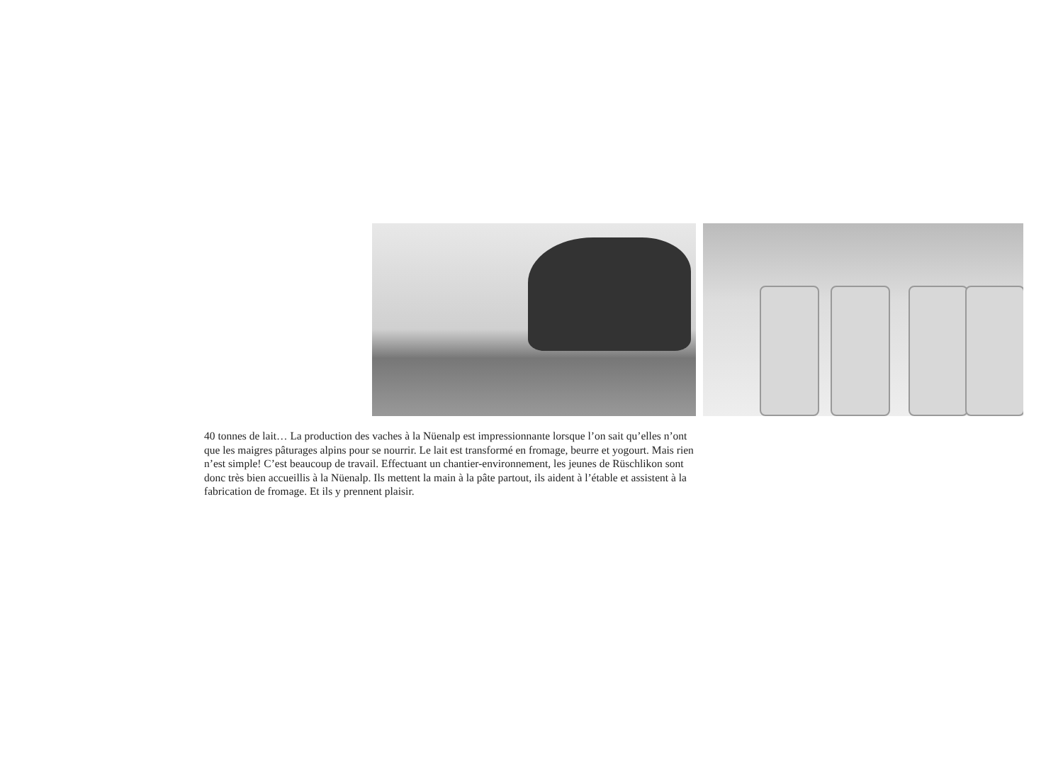40 tonnes de lait… La production des vaches à la Nüenalp est impressionnante lorsque l’on sait qu’elles n’ont que les maigres pâturages alpins pour se nourrir. Le lait est transformé en fromage, beurre et yogourt. Mais rien n’est simple! C’est beaucoup de travail. Effectuant un chantier-environnement, les jeunes de Rüschlikon sont donc très bien accueillis à la Nüenalp. Ils mettent la main à la pâte partout, ils aident à l’étable et assistent à la fabrication de fromage. Et ils y prennent plaisir.